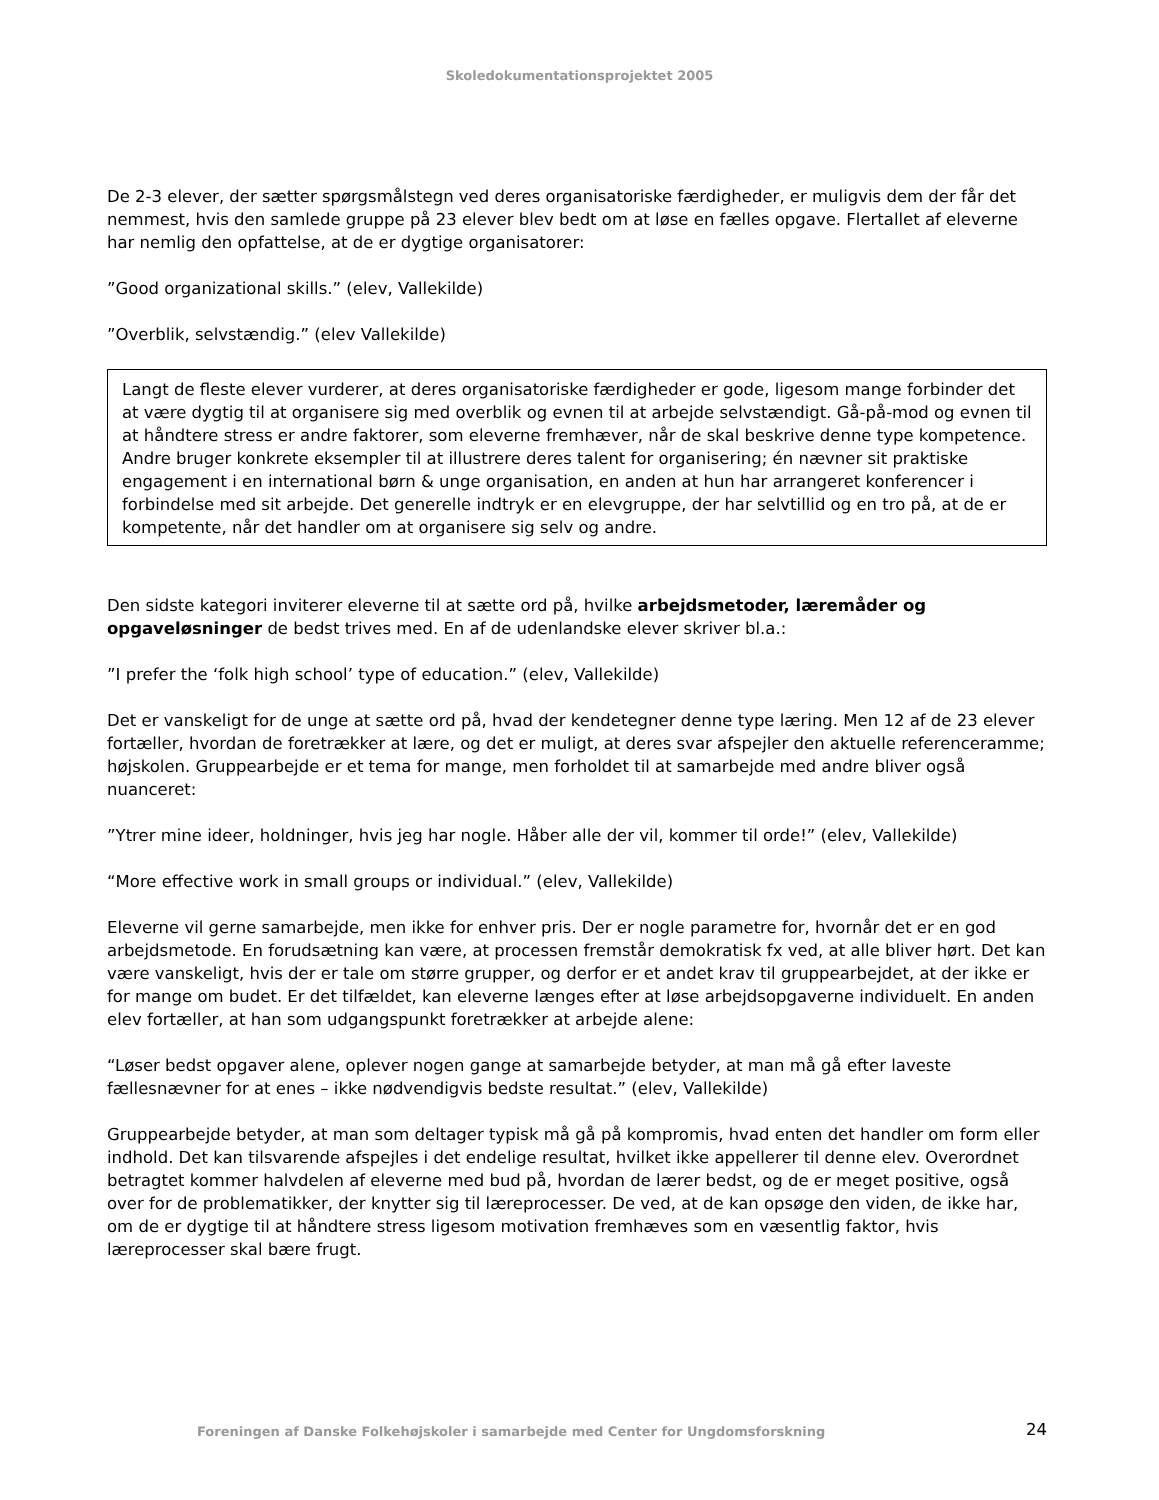Skoledokumentationsprojektet 2005
De 2-3 elever, der sætter spørgsmålstegn ved deres organisatoriske færdigheder, er muligvis dem der får det nemmest, hvis den samlede gruppe på 23 elever blev bedt om at løse en fælles opgave. Flertallet af eleverne har nemlig den opfattelse, at de er dygtige organisatorer:
”Good organizational skills.” (elev, Vallekilde)
”Overblik, selvstændig.” (elev Vallekilde)
Langt de fleste elever vurderer, at deres organisatoriske færdigheder er gode, ligesom mange forbinder det at være dygtig til at organisere sig med overblik og evnen til at arbejde selvstændigt. Gå-på-mod og evnen til at håndtere stress er andre faktorer, som eleverne fremhæver, når de skal beskrive denne type kompetence. Andre bruger konkrete eksempler til at illustrere deres talent for organisering; én nævner sit praktiske engagement i en international børn & unge organisation, en anden at hun har arrangeret konferencer i forbindelse med sit arbejde. Det generelle indtryk er en elevgruppe, der har selvtillid og en tro på, at de er kompetente, når det handler om at organisere sig selv og andre.
Den sidste kategori inviterer eleverne til at sætte ord på, hvilke arbejdsmetoder, læremåder og opgaveløsninger de bedst trives med. En af de udenlandske elever skriver bl.a.:
”I prefer the ‘folk high school’ type of education.” (elev, Vallekilde)
Det er vanskeligt for de unge at sætte ord på, hvad der kendetegner denne type læring. Men 12 af de 23 elever fortæller, hvordan de foretrækker at lære, og det er muligt, at deres svar afspejler den aktuelle referenceramme; højskolen. Gruppearbejde er et tema for mange, men forholdet til at samarbejde med andre bliver også nuanceret:
”Ytrer mine ideer, holdninger, hvis jeg har nogle. Håber alle der vil, kommer til orde!” (elev, Vallekilde)
“More effective work in small groups or individual.” (elev, Vallekilde)
Eleverne vil gerne samarbejde, men ikke for enhver pris. Der er nogle parametre for, hvornår det er en god arbejdsmetode. En forudsætning kan være, at processen fremstår demokratisk fx ved, at alle bliver hørt. Det kan være vanskeligt, hvis der er tale om større grupper, og derfor er et andet krav til gruppearbejdet, at der ikke er for mange om budet. Er det tilfældet, kan eleverne længes efter at løse arbejdsopgaverne individuelt. En anden elev fortæller, at han som udgangspunkt foretrækker at arbejde alene:
“Løser bedst opgaver alene, oplever nogen gange at samarbejde betyder, at man må gå efter laveste fællesnævner for at enes – ikke nødvendigvis bedste resultat.” (elev, Vallekilde)
Gruppearbejde betyder, at man som deltager typisk må gå på kompromis, hvad enten det handler om form eller indhold. Det kan tilsvarende afspejles i det endelige resultat, hvilket ikke appellerer til denne elev. Overordnet betragtet kommer halvdelen af eleverne med bud på, hvordan de lærer bedst, og de er meget positive, også over for de problematikker, der knytter sig til læreprocesser. De ved, at de kan opsøge den viden, de ikke har, om de er dygtige til at håndtere stress ligesom motivation fremhæves som en væsentlig faktor, hvis læreprocesser skal bære frugt.
Foreningen af Danske Folkehøjskoler i samarbejde med Center for Ungdomsforskning 24